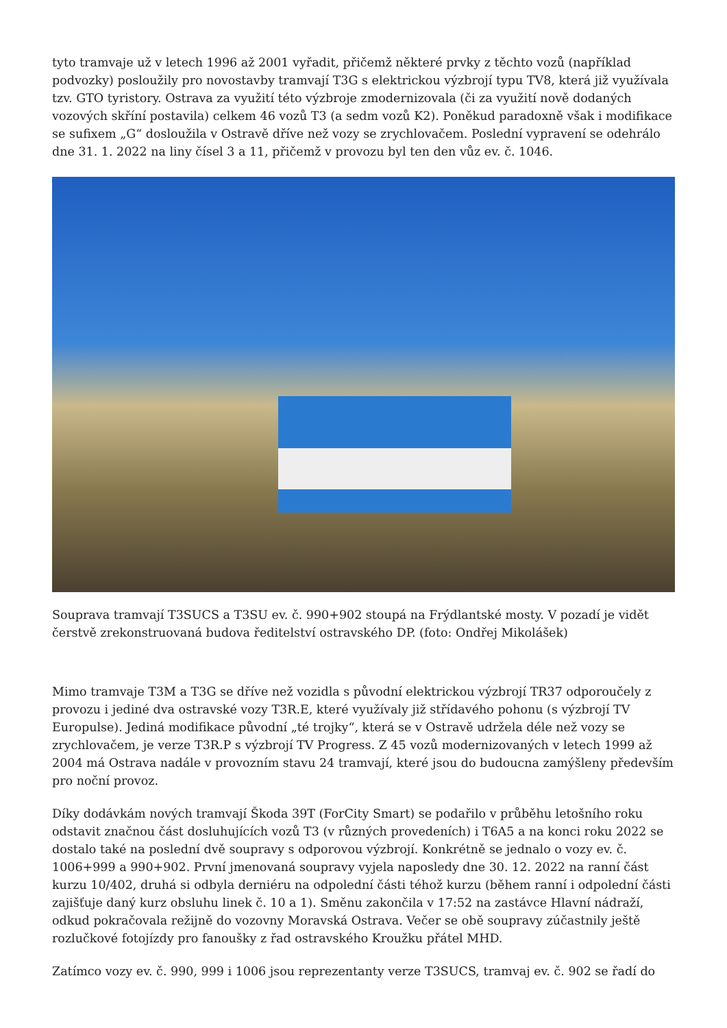tyto tramvaje už v letech 1996 až 2001 vyřadit, přičemž některé prvky z těchto vozů (například podvozky) posloužily pro novostavby tramvají T3G s elektrickou výzbrojí typu TV8, která již využívala tzv. GTO tyristory. Ostrava za využití této výzbroje zmodernizovala (či za využití nově dodaných vozových skříní postavila) celkem 46 vozů T3 (a sedm vozů K2). Poněkud paradoxně však i modifikace se sufixem „G“ dosloužila v Ostravě dříve než vozy se zrychlovačem. Poslední vypravení se odehrálo dne 31. 1. 2022 na liny čísel 3 a 11, přičemž v provozu byl ten den vůz ev. č. 1046.
Souprava tramvají T3SUCS a T3SU ev. č. 990+902 stoupá na Frýdlantské mosty. V pozadí je vidět čerstvě zrekonstruovaná budova ředitelství ostravského DP. (foto: Ondřej Mikolášek)
Mimo tramvaje T3M a T3G se dříve než vozidla s původní elektrickou výzbrojí TR37 odporoučely z provozu i jediné dva ostravské vozy T3R.E, které využívaly již střídavého pohonu (s výzbrojí TV Europulse). Jediná modifikace původní „té trojky“, která se v Ostravě udržela déle než vozy se zrychlovačem, je verze T3R.P s výzbrojí TV Progress. Z 45 vozů modernizovaných v letech 1999 až 2004 má Ostrava nadále v provozním stavu 24 tramvají, které jsou do budoucna zamýšleny především pro noční provoz.
Díky dodávkám nových tramvají Škoda 39T (ForCity Smart) se podařilo v průběhu letošního roku odstavit značnou část dosluhujících vozů T3 (v různých provedeních) i T6A5 a na konci roku 2022 se dostalo také na poslední dvě soupravy s odporovou výzbrojí. Konkrétně se jednalo o vozy ev. č. 1006+999 a 990+902. První jmenovaná soupravy vyjela naposledy dne 30. 12. 2022 na ranní část kurzu 10/402, druhá si odbyla derniéru na odpolední části téhož kurzu (během ranní i odpolední části zajišťuje daný kurz obsluhu linek č. 10 a 1). Směnu zakončila v 17:52 na zastávce Hlavní nádraží, odkud pokračovala režijně do vozovny Moravská Ostrava. Večer se obě soupravy zúčastnily ještě rozlučkové fotojízdy pro fanoušky z řad ostravského Kroužku přátel MHD.
Zatímco vozy ev. č. 990, 999 i 1006 jsou reprezentanty verze T3SUCS, tramvaj ev. č. 902 se řadí do